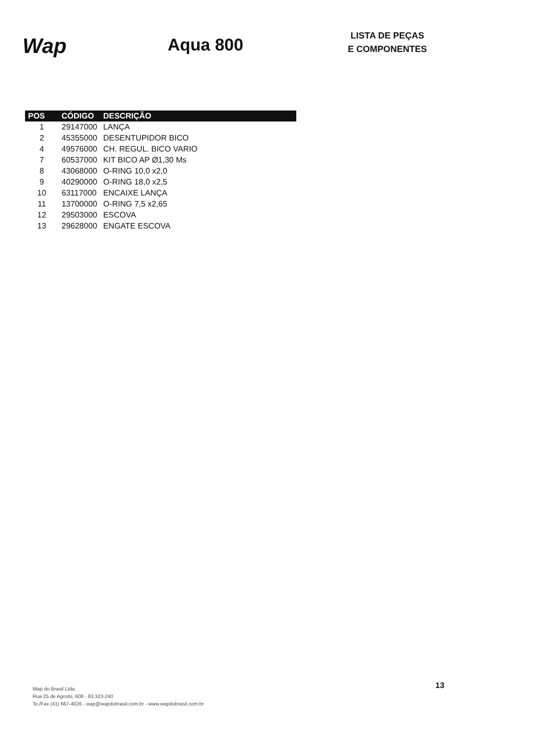Wap
Aqua 800
LISTA DE PEÇAS
E COMPONENTES
| POS | CÓDIGO | DESCRIÇÃO |
| --- | --- | --- |
| 1 | 29147000 | LANÇA |
| 2 | 45355000 | DESENTUPIDOR BICO |
| 4 | 49576000 | CH. REGUL. BICO VARIO |
| 7 | 60537000 | KIT BICO AP Ø1,30 Ms |
| 8 | 43068000 | O-RING 10,0 x2,0 |
| 9 | 40290000 | O-RING 18,0 x2,5 |
| 10 | 63117000 | ENCAIXE LANÇA |
| 11 | 13700000 | O-RING 7,5 x2,65 |
| 12 | 29503000 | ESCOVA |
| 13 | 29628000 | ENGATE ESCOVA |
Wap do Brasil Ltda.
Rua 25 de Agosto, 608 - 83.323-240
Te./Fax (41) 667-4026 - wap@wapdobrasil.com.br - www.wapdobrasil.com.br
13